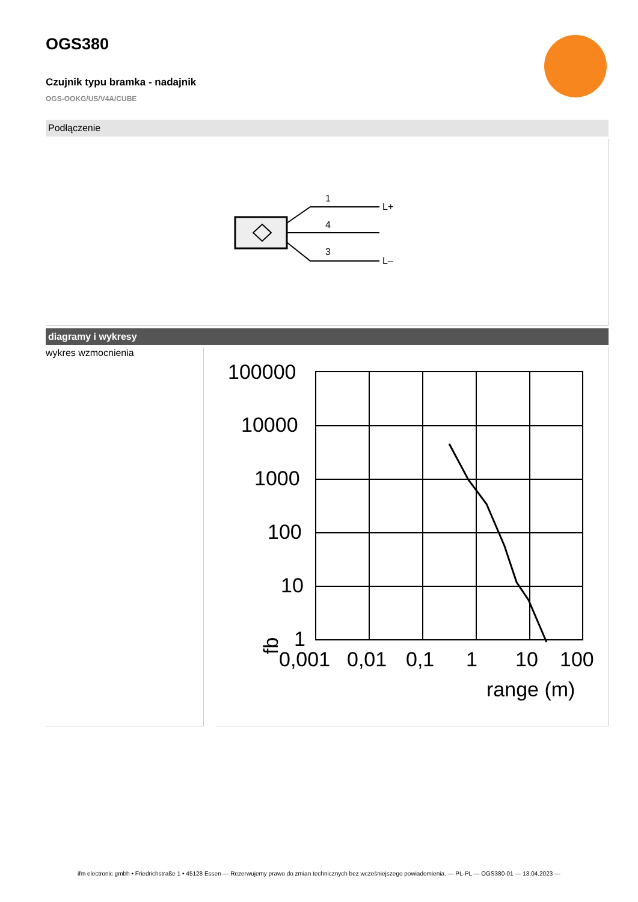OGS380
Czujnik typu bramka - nadajnik
OGS-OOKG/US/V4A/CUBE
Podłączenie
1
4
3
L+
L–
diagramy i wykresy
wykres wzmocnienia
100000
10000
1000
100
10
1
fb
0,001
0,01
0,1
1
10
100
range (m)
ifm electronic gmbh • Friedrichstraße 1 • 45128 Essen — Rezerwujemy prawo do zmian technicznych bez wcześniejszego powiadomienia. — PL-PL — OGS380-01 — 13.04.2023 —